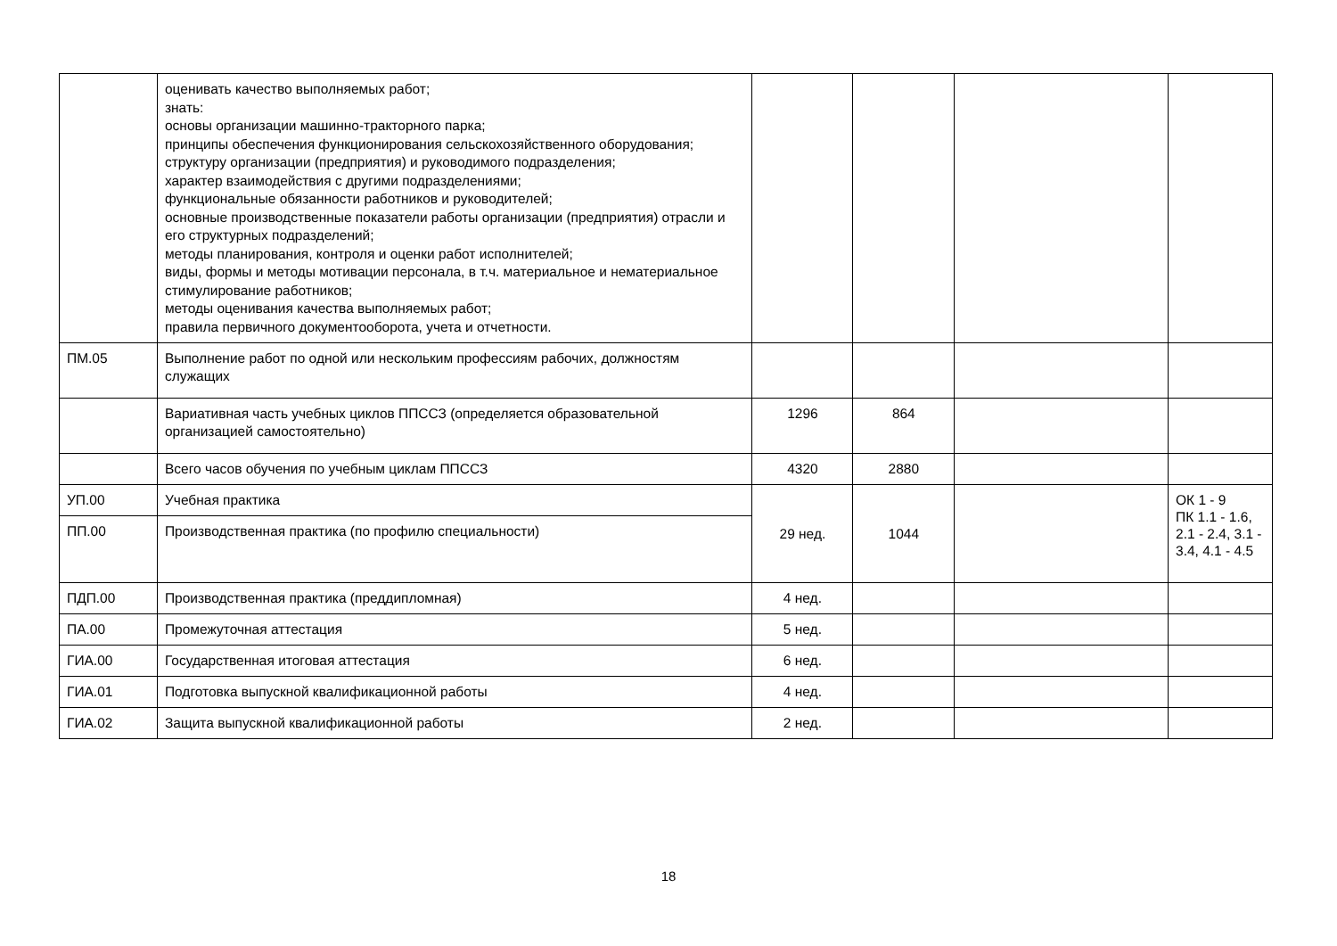| | оценивать качество выполняемых работ; знать: основы организации машинно-тракторного парка; принципы обеспечения функционирования сельскохозяйственного оборудования; структуру организации (предприятия) и руководимого подразделения; характер взаимодействия с другими подразделениями; функциональные обязанности работников и руководителей; основные производственные показатели работы организации (предприятия) отрасли и его структурных подразделений; методы планирования, контроля и оценки работ исполнителей; виды, формы и методы мотивации персонала, в т.ч. материальное и нематериальное стимулирование работников; методы оценивания качества выполняемых работ; правила первичного документооборота, учета и отчетности. | | | | |
| ПМ.05 | Выполнение работ по одной или нескольким профессиям рабочих, должностям служащих | | | | |
| | Вариативная часть учебных циклов ППССЗ (определяется образовательной организацией самостоятельно) | 1296 | 864 | | |
| | Всего часов обучения по учебным циклам ППССЗ | 4320 | 2880 | | |
| УП.00 | Учебная практика | 29 нед. | 1044 | | ОК 1 - 9 ПК 1.1 - 1.6, 2.1 - 2.4, 3.1 - 3.4, 4.1 - 4.5 |
| ПП.00 | Производственная практика (по профилю специальности) | | | | |
| ПДП.00 | Производственная практика (преддипломная) | 4 нед. | | | |
| ПА.00 | Промежуточная аттестация | 5 нед. | | | |
| ГИА.00 | Государственная итоговая аттестация | 6 нед. | | | |
| ГИА.01 | Подготовка выпускной квалификационной работы | 4 нед. | | | |
| ГИА.02 | Защита выпускной квалификационной работы | 2 нед. | | | |
18